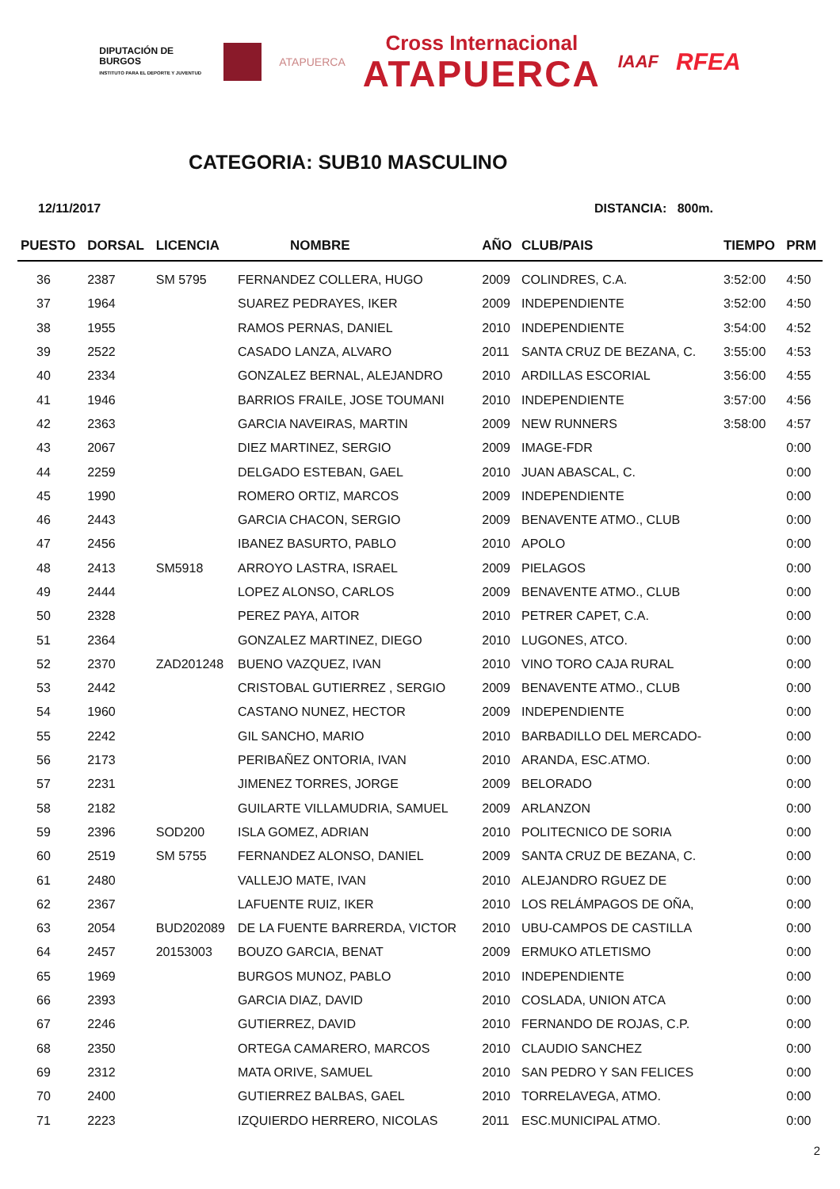DIPUTACIÓN DE BURGOS
INSTITUTO PARA EL DEPORTE Y JUVENTUD
ATAPUERCA
Cross Internacional
ATAPUERCA
IAAF
RFEA
CATEGORIA: SUB10 MASCULINO
12/11/2017 DISTANCIA: 800m.
| PUESTO | DORSAL | LICENCIA | NOMBRE | AÑO | CLUB/PAIS | TIEMPO | PRM |
| --- | --- | --- | --- | --- | --- | --- | --- |
| 36 | 2387 | SM 5795 | FERNANDEZ COLLERA, HUGO | 2009 | COLINDRES, C.A. | 3:52:00 | 4:50 |
| 37 | 1964 | | SUAREZ PEDRAYES, IKER | 2009 | INDEPENDIENTE | 3:52:00 | 4:50 |
| 38 | 1955 | | RAMOS PERNAS, DANIEL | 2010 | INDEPENDIENTE | 3:54:00 | 4:52 |
| 39 | 2522 | | CASADO LANZA, ALVARO | 2011 | SANTA CRUZ DE BEZANA, C. | 3:55:00 | 4:53 |
| 40 | 2334 | | GONZALEZ BERNAL, ALEJANDRO | 2010 | ARDILLAS ESCORIAL | 3:56:00 | 4:55 |
| 41 | 1946 | | BARRIOS FRAILE, JOSE TOUMANI | 2010 | INDEPENDIENTE | 3:57:00 | 4:56 |
| 42 | 2363 | | GARCIA NAVEIRAS, MARTIN | 2009 | NEW RUNNERS | 3:58:00 | 4:57 |
| 43 | 2067 | | DIEZ MARTINEZ, SERGIO | 2009 | IMAGE-FDR | | 0:00 |
| 44 | 2259 | | DELGADO ESTEBAN, GAEL | 2010 | JUAN ABASCAL, C. | | 0:00 |
| 45 | 1990 | | ROMERO ORTIZ, MARCOS | 2009 | INDEPENDIENTE | | 0:00 |
| 46 | 2443 | | GARCIA CHACON, SERGIO | 2009 | BENAVENTE ATMO., CLUB | | 0:00 |
| 47 | 2456 | | IBANEZ BASURTO, PABLO | 2010 | APOLO | | 0:00 |
| 48 | 2413 | SM5918 | ARROYO LASTRA, ISRAEL | 2009 | PIELAGOS | | 0:00 |
| 49 | 2444 | | LOPEZ ALONSO, CARLOS | 2009 | BENAVENTE ATMO., CLUB | | 0:00 |
| 50 | 2328 | | PEREZ PAYA, AITOR | 2010 | PETRER CAPET, C.A. | | 0:00 |
| 51 | 2364 | | GONZALEZ MARTINEZ, DIEGO | 2010 | LUGONES, ATCO. | | 0:00 |
| 52 | 2370 | ZAD201248 | BUENO VAZQUEZ, IVAN | 2010 | VINO TORO CAJA RURAL | | 0:00 |
| 53 | 2442 | | CRISTOBAL GUTIERREZ , SERGIO | 2009 | BENAVENTE ATMO., CLUB | | 0:00 |
| 54 | 1960 | | CASTANO NUNEZ, HECTOR | 2009 | INDEPENDIENTE | | 0:00 |
| 55 | 2242 | | GIL SANCHO, MARIO | 2010 | BARBADILLO DEL MERCADO- | | 0:00 |
| 56 | 2173 | | PERIBAÑEZ ONTORIA, IVAN | 2010 | ARANDA, ESC.ATMO. | | 0:00 |
| 57 | 2231 | | JIMENEZ TORRES, JORGE | 2009 | BELORADO | | 0:00 |
| 58 | 2182 | | GUILARTE VILLAMUDRIA, SAMUEL | 2009 | ARLANZON | | 0:00 |
| 59 | 2396 | SOD200 | ISLA GOMEZ, ADRIAN | 2010 | POLITECNICO DE SORIA | | 0:00 |
| 60 | 2519 | SM 5755 | FERNANDEZ ALONSO, DANIEL | 2009 | SANTA CRUZ DE BEZANA, C. | | 0:00 |
| 61 | 2480 | | VALLEJO MATE, IVAN | 2010 | ALEJANDRO RGUEZ DE | | 0:00 |
| 62 | 2367 | | LAFUENTE RUIZ, IKER | 2010 | LOS RELÁMPAGOS DE OÑA, | | 0:00 |
| 63 | 2054 | BUD202089 | DE LA FUENTE BARRERDA, VICTOR | 2010 | UBU-CAMPOS DE CASTILLA | | 0:00 |
| 64 | 2457 | 20153003 | BOUZO GARCIA, BENAT | 2009 | ERMUKO ATLETISMO | | 0:00 |
| 65 | 1969 | | BURGOS MUNOZ, PABLO | 2010 | INDEPENDIENTE | | 0:00 |
| 66 | 2393 | | GARCIA DIAZ, DAVID | 2010 | COSLADA, UNION ATCA | | 0:00 |
| 67 | 2246 | | GUTIERREZ, DAVID | 2010 | FERNANDO DE ROJAS, C.P. | | 0:00 |
| 68 | 2350 | | ORTEGA CAMARERO, MARCOS | 2010 | CLAUDIO SANCHEZ | | 0:00 |
| 69 | 2312 | | MATA ORIVE, SAMUEL | 2010 | SAN PEDRO Y SAN FELICES | | 0:00 |
| 70 | 2400 | | GUTIERREZ BALBAS, GAEL | 2010 | TORRELAVEGA, ATMO. | | 0:00 |
| 71 | 2223 | | IZQUIERDO HERRERO, NICOLAS | 2011 | ESC.MUNICIPAL ATMO. | | 0:00 |
2